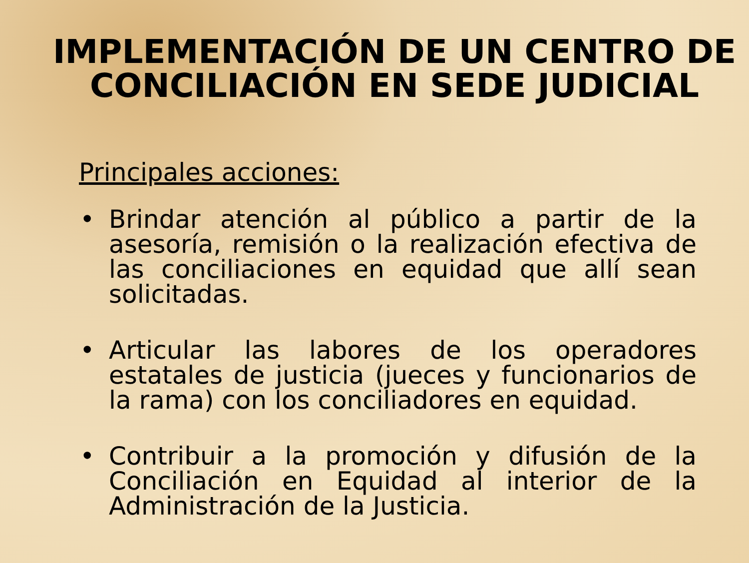IMPLEMENTACIÓN DE UN CENTRO DE CONCILIACIÓN EN SEDE JUDICIAL
Principales acciones:
• Brindar atención al público a partir de la asesoría, remisión o la realización efectiva de las conciliaciones en equidad que allí sean solicitadas.
• Articular las labores de los operadores estatales de justicia (jueces y funcionarios de la rama) con los conciliadores en equidad.
• Contribuir a la promoción y difusión de la Conciliación en Equidad al interior de la Administración de la Justicia.